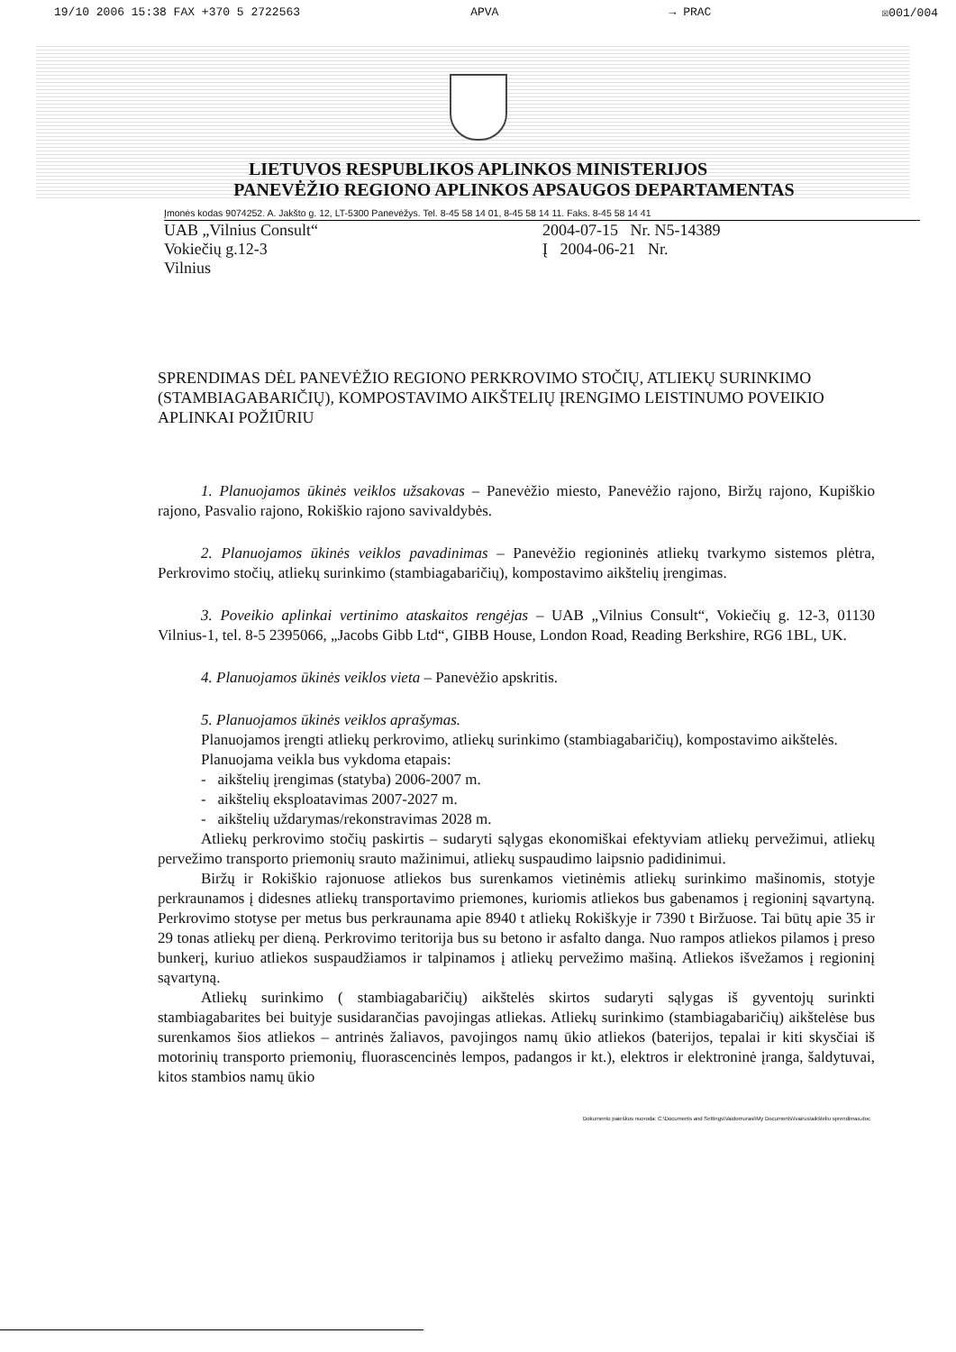19/10 2006 15:38 FAX +370 5 2722563 APVA → PRAC ☒001/004
LIETUVOS RESPUBLIKOS APLINKOS MINISTERIJOS
PANEVĖŽIO REGIONO APLINKOS APSAUGOS DEPARTAMENTAS
Įmonės kodas 9074252. A. Jakšto g. 12, LT-5300 Panevėžys. Tel. 8-45 58 14 01, 8-45 58 14 11. Faks. 8-45 58 14 41
UAB „Vilnius Consult“
Vokiečių g.12-3
Vilnius
2004-07-15 Nr. N5-14389
Į 2004-06-21 Nr.
SPRENDIMAS DĖL PANEVĖŽIO REGIONO PERKROVIMO STOČIŲ, ATLIEKŲ SURINKIMO (STAMBIAGABARIČIŲ), KOMPOSTAVIMO AIKŠTELIŲ ĮRENGIMO LEISTINUMO POVEIKIO APLINKAI POŽIŪRIU
1. Planuojamos ūkinės veiklos užsakovas – Panevėžio miesto, Panevėžio rajono, Biržų rajono, Kupiškio rajono, Pasvalio rajono, Rokiškio rajono savivaldybės.
2. Planuojamos ūkinės veiklos pavadinimas – Panevėžio regioninės atliekų tvarkymo sistemos plėtra, Perkrovimo stočių, atliekų surinkimo (stambiagabaričių), kompostavimo aikštelių įrengimas.
3. Poveikio aplinkai vertinimo ataskaitos rengėjas – UAB „Vilnius Consult“, Vokiečių g. 12-3, 01130 Vilnius-1, tel. 8-5 2395066, „Jacobs Gibb Ltd“, GIBB House, London Road, Reading Berkshire, RG6 1BL, UK.
4. Planuojamos ūkinės veiklos vieta – Panevėžio apskritis.
5. Planuojamos ūkinės veiklos aprašymas.
Planuojamos įrengti atliekų perkrovimo, atliekų surinkimo (stambiagabaričių), kompostavimo aikštelės.
Planuojama veikla bus vykdoma etapais:
- aikštelių įrengimas (statyba) 2006-2007 m.
- aikštelių eksploatavimas 2007-2027 m.
- aikštelių uždarymas/rekonstravimas 2028 m.
Atliekų perkrovimo stočių paskirtis – sudaryti sąlygas ekonomiškai efektyviam atliekų pervežimui, atliekų pervežimo transporto priemonių srauto mažinimui, atliekų suspaudimo laipsnio padidinimui.
Biržų ir Rokiškio rajonuose atliekos bus surenkamos vietinėmis atliekų surinkimo mašinomis, stotyje perkraunamos į didesnes atliekų transportavimo priemones, kuriomis atliekos bus gabenamos į regioninį sąvartyną. Perkrovimo stotyse per metus bus perkraunama apie 8940 t atliekų Rokiškyje ir 7390 t Biržuose. Tai būtų apie 35 ir 29 tonas atliekų per dieną. Perkrovimo teritorija bus su betono ir asfalto danga. Nuo rampos atliekos pilamos į preso bunkerį, kuriuo atliekos suspaudžiamos ir talpinamos į atliekų pervežimo mašiną. Atliekos išvežamos į regioninį sąvartyną.
Atliekų surinkimo ( stambiagabaričių) aikštelės skirtos sudaryti sąlygas iš gyventojų surinkti stambiagabarites bei buityje susidarančias pavojingas atliekas. Atliekų surinkimo (stambiagabaričių) aikštelėse bus surenkamos šios atliekos – antrinės žaliavos, pavojingos namų ūkio atliekos (baterijos, tepalai ir kiti skysčiai iš motorinių transporto priemonių, fluorascencinės lempos, padangos ir kt.), elektros ir elektroninė įranga, šaldytuvai, kitos stambios namų ūkio
Dokumento paieškos nuoroda: C:\Documents and Settings\Vaidomurasi\My Documents\Ivairus\aikšteliu sprendimas.doc